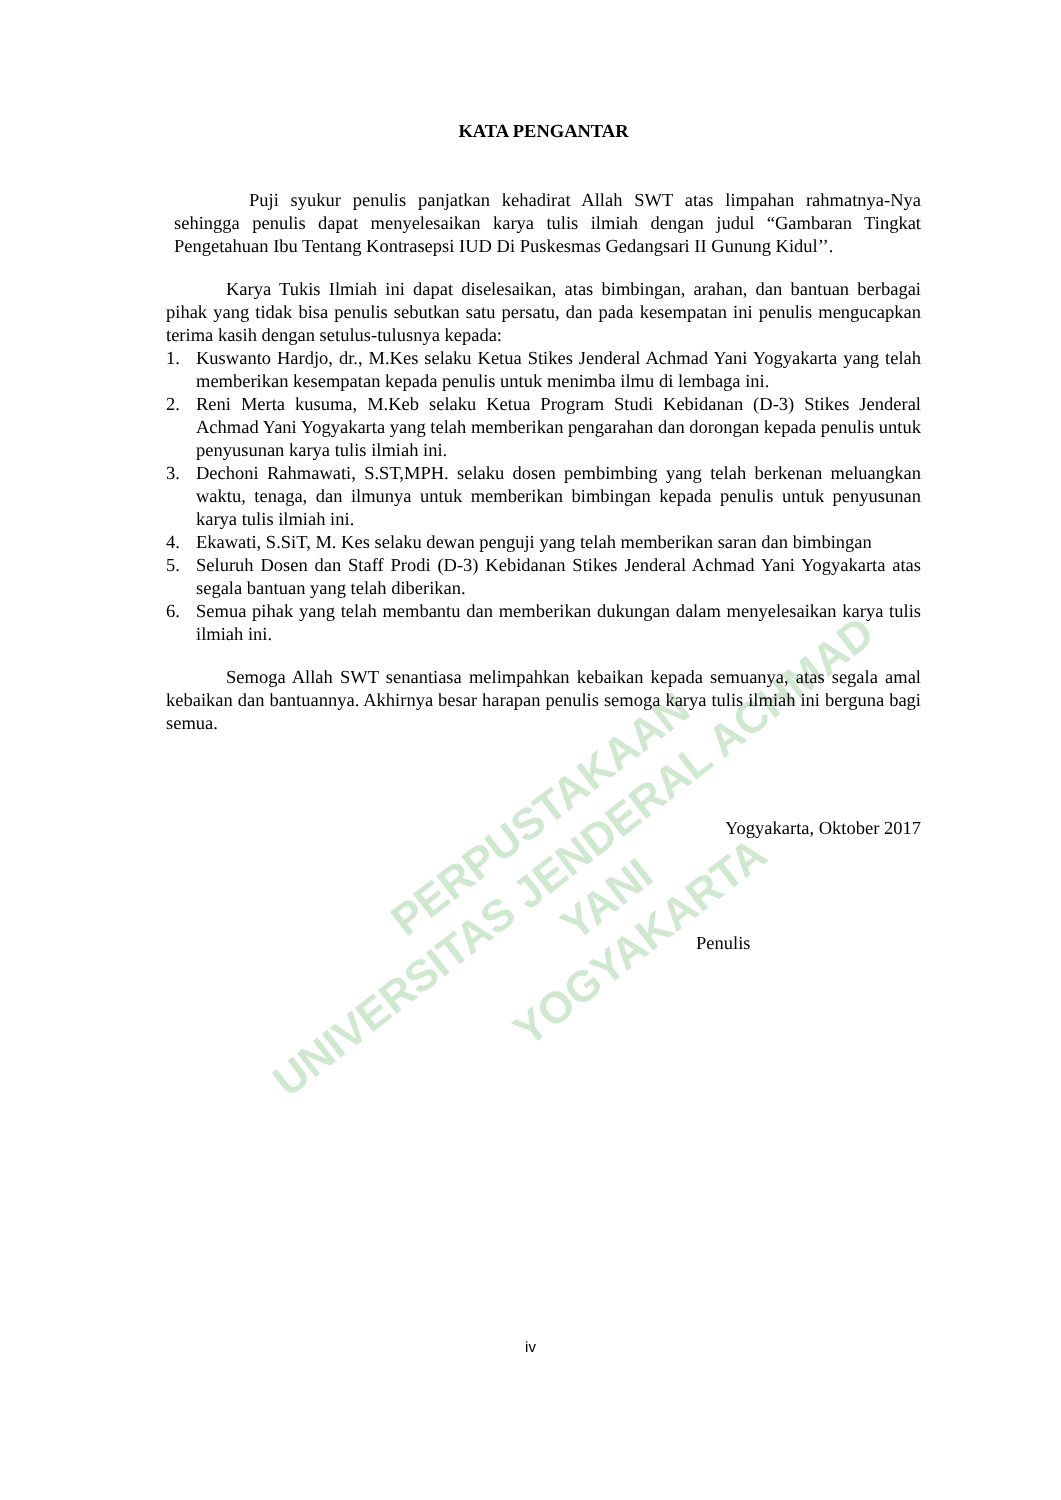PERPUSTAKAAN
UNIVERSITAS JENDERAL ACHMAD YANI
YOGYAKARTA
KATA PENGANTAR
Puji syukur penulis panjatkan kehadirat Allah SWT atas limpahan rahmatnya-Nya sehingga penulis dapat menyelesaikan karya tulis ilmiah dengan judul “Gambaran Tingkat Pengetahuan Ibu Tentang Kontrasepsi IUD Di Puskesmas Gedangsari II Gunung Kidul’’.
Karya Tukis Ilmiah ini dapat diselesaikan, atas bimbingan, arahan, dan bantuan berbagai pihak yang tidak bisa penulis sebutkan satu persatu, dan pada kesempatan ini penulis mengucapkan terima kasih dengan setulus-tulusnya kepada:
1. Kuswanto Hardjo, dr., M.Kes selaku Ketua Stikes Jenderal Achmad Yani Yogyakarta yang telah memberikan kesempatan kepada penulis untuk menimba ilmu di lembaga ini.
2. Reni Merta kusuma, M.Keb selaku Ketua Program Studi Kebidanan (D-3) Stikes Jenderal Achmad Yani Yogyakarta yang telah memberikan pengarahan dan dorongan kepada penulis untuk penyusunan karya tulis ilmiah ini.
3. Dechoni Rahmawati, S.ST,MPH. selaku dosen pembimbing yang telah berkenan meluangkan waktu, tenaga, dan ilmunya untuk memberikan bimbingan kepada penulis untuk penyusunan karya tulis ilmiah ini.
4. Ekawati, S.SiT, M. Kes selaku dewan penguji yang telah memberikan saran dan bimbingan
5. Seluruh Dosen dan Staff Prodi (D-3) Kebidanan Stikes Jenderal Achmad Yani Yogyakarta atas segala bantuan yang telah diberikan.
6. Semua pihak yang telah membantu dan memberikan dukungan dalam menyelesaikan karya tulis ilmiah ini.
Semoga Allah SWT senantiasa melimpahkan kebaikan kepada semuanya, atas segala amal kebaikan dan bantuannya. Akhirnya besar harapan penulis semoga karya tulis ilmiah ini berguna bagi semua.
Yogyakarta, Oktober 2017
Penulis
iv